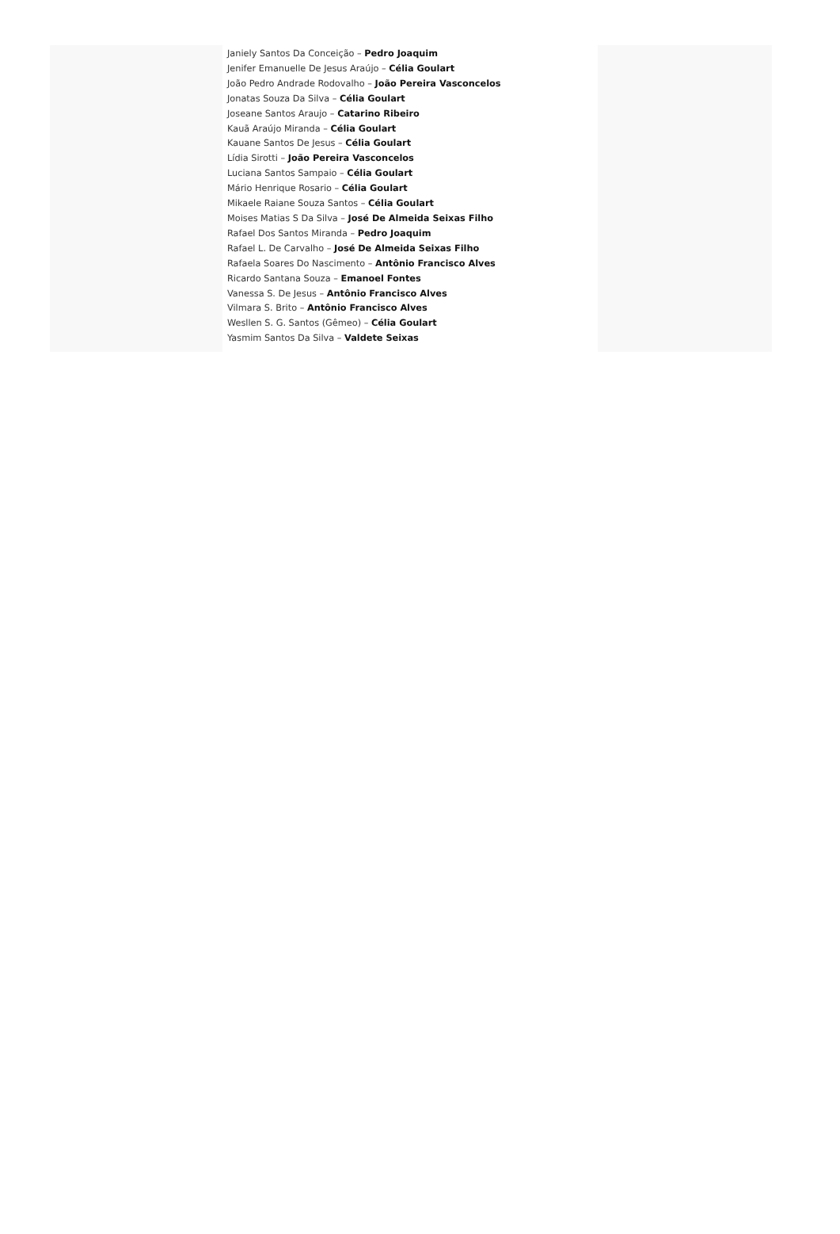Janiely Santos Da Conceição – Pedro Joaquim
Jenifer Emanuelle De Jesus Araújo – Célia Goulart
João Pedro Andrade Rodovalho – João Pereira Vasconcelos
Jonatas Souza Da Silva – Célia Goulart
Joseane Santos Araujo – Catarino Ribeiro
Kauã Araújo Miranda – Célia Goulart
Kauane Santos De Jesus – Célia Goulart
Lídia Sirotti – João Pereira Vasconcelos
Luciana Santos Sampaio – Célia Goulart
Mário Henrique Rosario – Célia Goulart
Mikaele Raiane Souza Santos – Célia Goulart
Moises Matias S Da Silva – José De Almeida Seixas Filho
Rafael Dos Santos Miranda – Pedro Joaquim
Rafael L. De Carvalho – José De Almeida Seixas Filho
Rafaela Soares Do Nascimento – Antônio Francisco Alves
Ricardo Santana Souza – Emanoel Fontes
Vanessa S. De Jesus – Antônio Francisco Alves
Vilmara S. Brito – Antônio Francisco Alves
Wesllen S. G. Santos (Gêmeo) – Célia Goulart
Yasmim Santos Da Silva – Valdete Seixas